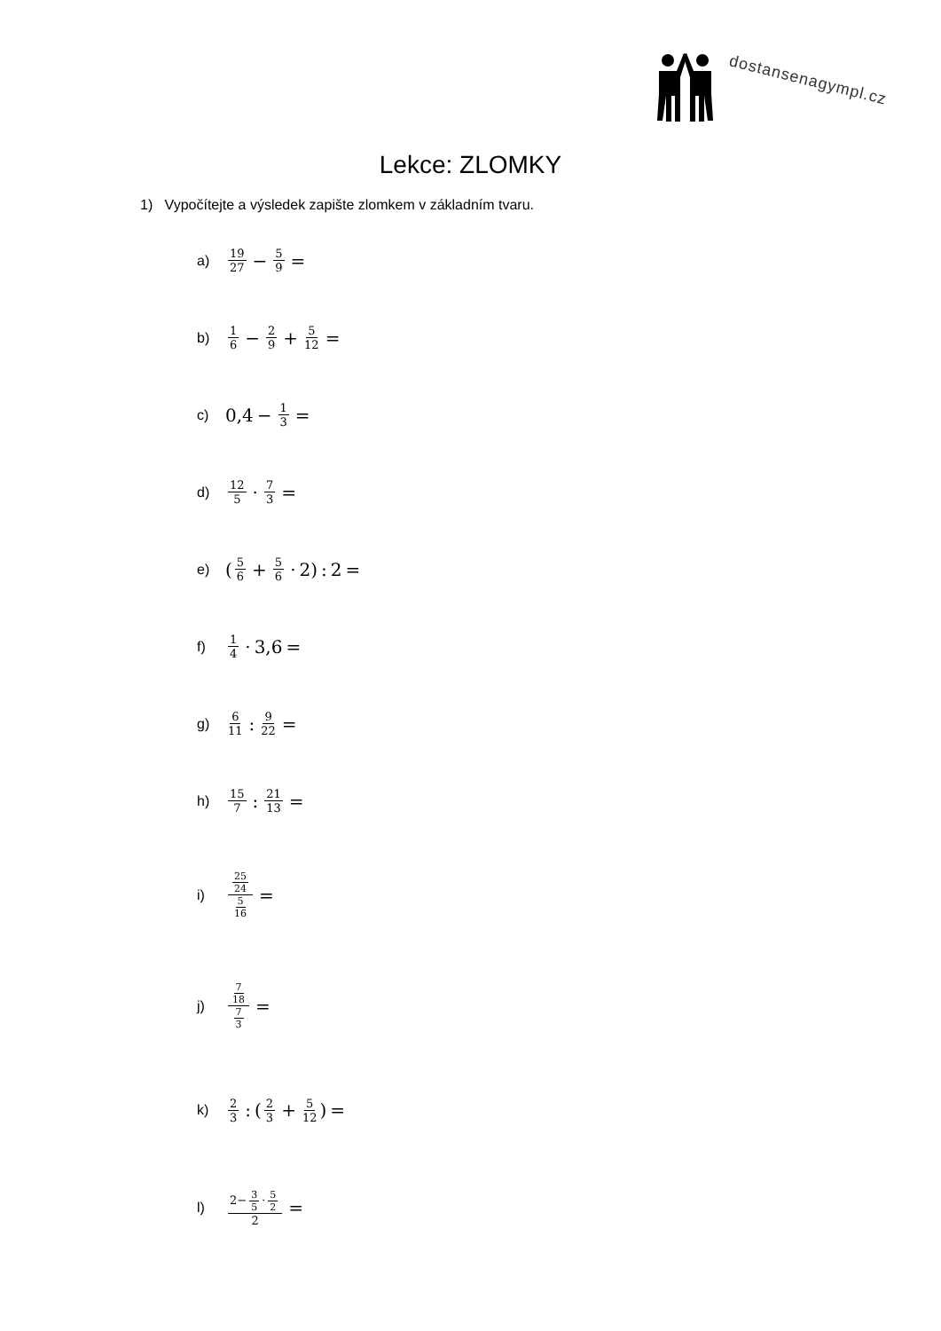dostansenagympl.cz
Lekce: ZLOMKY
1) Vypočítejte a výsledek zapište zlomkem v základním tvaru.
a) 19 27 − 5 9 =
b) 1 6 − 2 9 + 5 12 =
c) 0,4 − 1 3 =
d) 12 5 · 7 3 =
e) (5 6 + 5 6 · 2): 2 =
f) 1 4 · 3,6 =
g) 6 11: 9 22 =
h) 15 7: 21 13 =
i) 25 24 5 16 =
j) 7 18 7 3 =
k) 2 3: (2 3 + 5 12) =
l) 2− 3 5 · 5 2 2 =